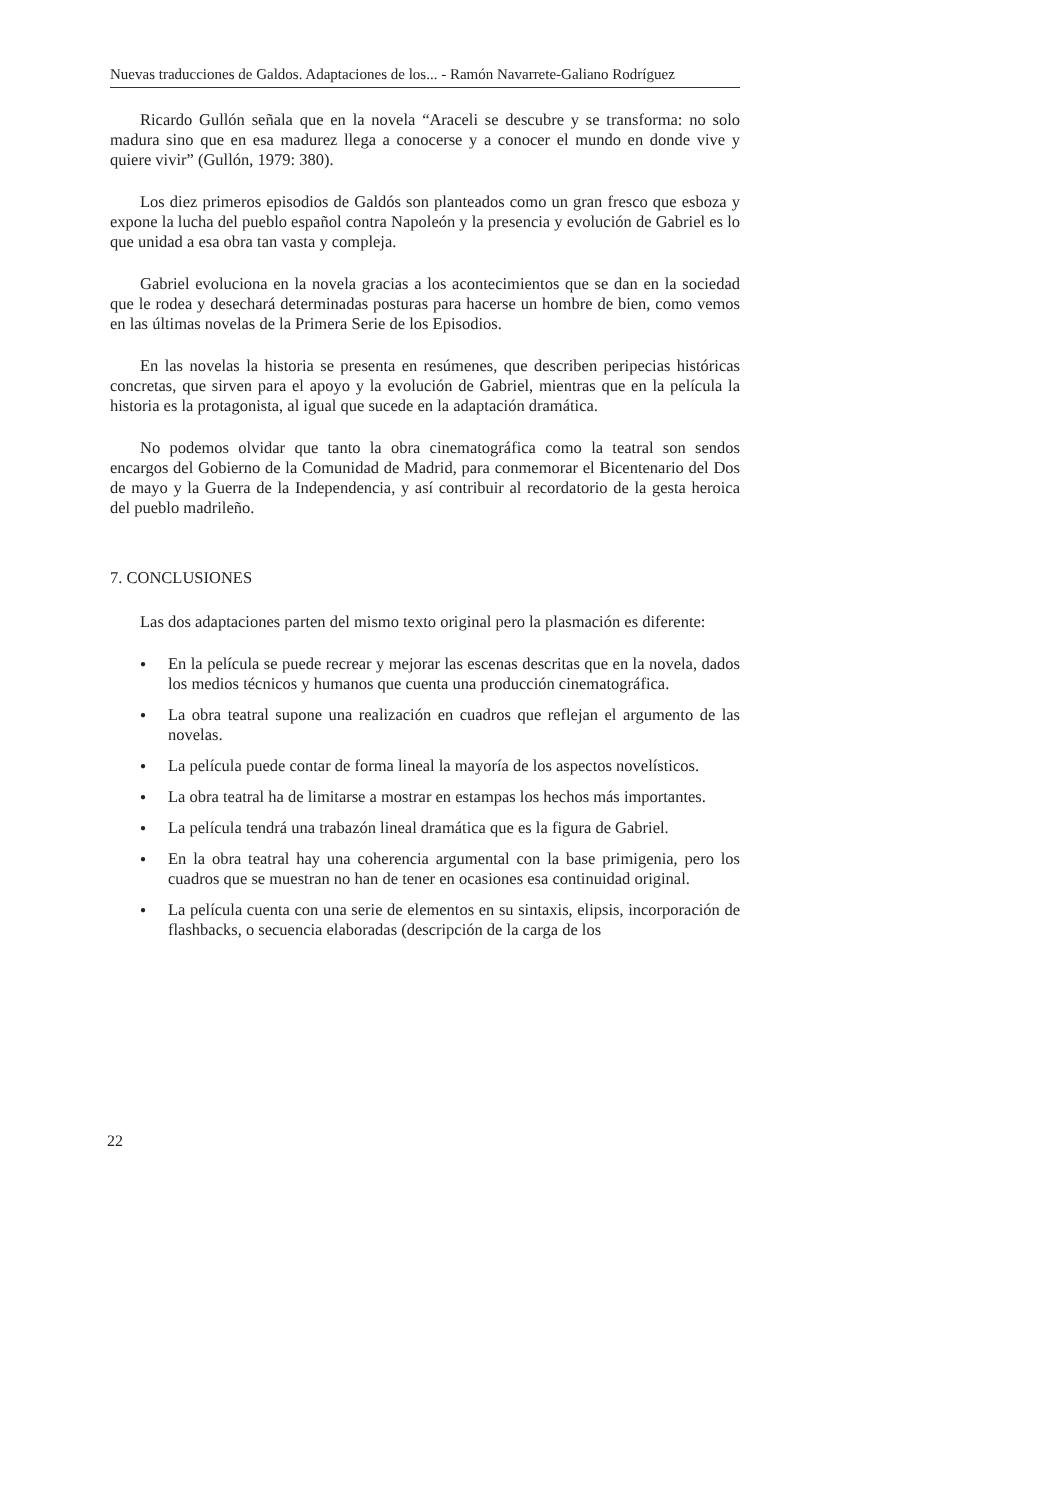Nuevas traducciones de Galdos. Adaptaciones de los... - Ramón Navarrete-Galiano Rodríguez
Ricardo Gullón señala que en la novela “Araceli se descubre y se transforma: no solo madura sino que en esa madurez llega a conocerse y a conocer el mundo en donde vive y quiere vivir” (Gullón, 1979: 380).
Los diez primeros episodios de Galdós son planteados como un gran fresco que esboza y expone la lucha del pueblo español contra Napoleón y la presencia y evolución de Gabriel es lo que unidad a esa obra tan vasta y compleja.
Gabriel evoluciona en la novela gracias a los acontecimientos que se dan en la sociedad que le rodea y desechará determinadas posturas para hacerse un hombre de bien, como vemos en las últimas novelas de la Primera Serie de los Episodios.
En las novelas la historia se presenta en resúmenes, que describen peripecias históricas concretas, que sirven para el apoyo y la evolución de Gabriel, mientras que en la película la historia es la protagonista, al igual que sucede en la adaptación dramática.
No podemos olvidar que tanto la obra cinematográfica como la teatral son sendos encargos del Gobierno de la Comunidad de Madrid, para conmemorar el Bicentenario del Dos de mayo y la Guerra de la Independencia, y así contribuir al recordatorio de la gesta heroica del pueblo madrileño.
7. CONCLUSIONES
Las dos adaptaciones parten del mismo texto original pero la plasmación es diferente:
● En la película se puede recrear y mejorar las escenas descritas que en la novela, dados los medios técnicos y humanos que cuenta una producción cinematográfica.
● La obra teatral supone una realización en cuadros que reflejan el argumento de las novelas.
● La película puede contar de forma lineal la mayoría de los aspectos novelísticos.
● La obra teatral ha de limitarse a mostrar en estampas los hechos más importantes.
● La película tendrá una trabazón lineal dramática que es la figura de Gabriel.
● En la obra teatral hay una coherencia argumental con la base primigenia, pero los cuadros que se muestran no han de tener en ocasiones esa continuidad original.
● La película cuenta con una serie de elementos en su sintaxis, elipsis, incorporación de flashbacks, o secuencia elaboradas (descripción de la carga de los
22